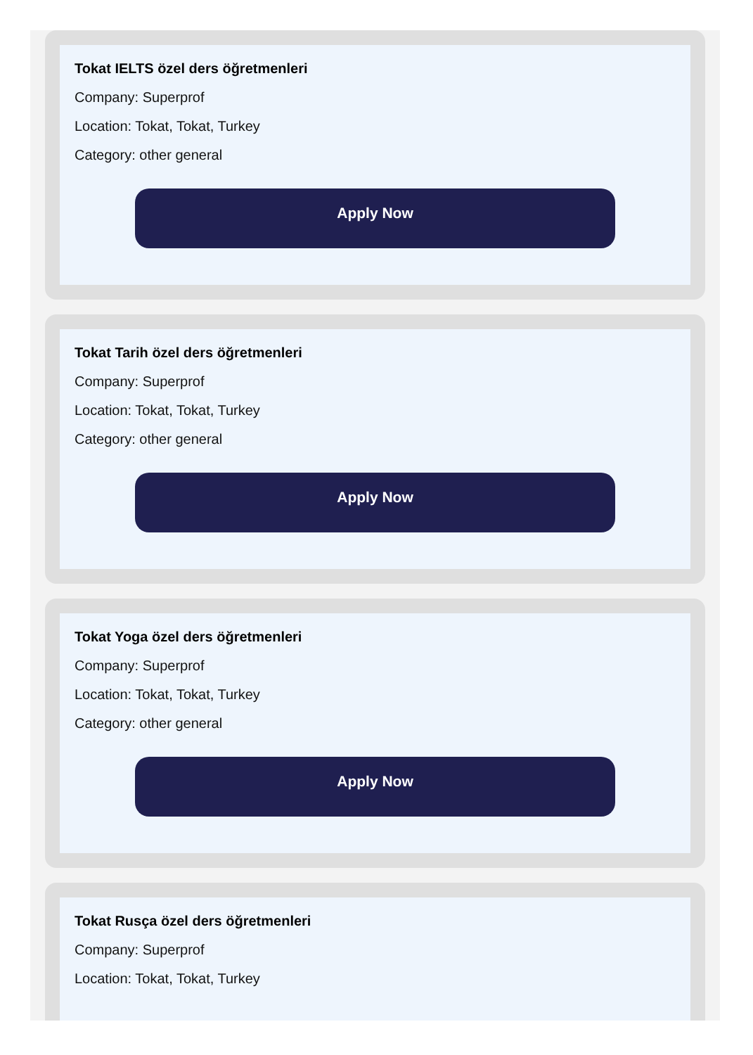Tokat IELTS özel ders öğretmenleri
Company: Superprof
Location: Tokat, Tokat, Turkey
Category: other general
Apply Now
Tokat Tarih özel ders öğretmenleri
Company: Superprof
Location: Tokat, Tokat, Turkey
Category: other general
Apply Now
Tokat Yoga özel ders öğretmenleri
Company: Superprof
Location: Tokat, Tokat, Turkey
Category: other general
Apply Now
Tokat Rusça özel ders öğretmenleri
Company: Superprof
Location: Tokat, Tokat, Turkey